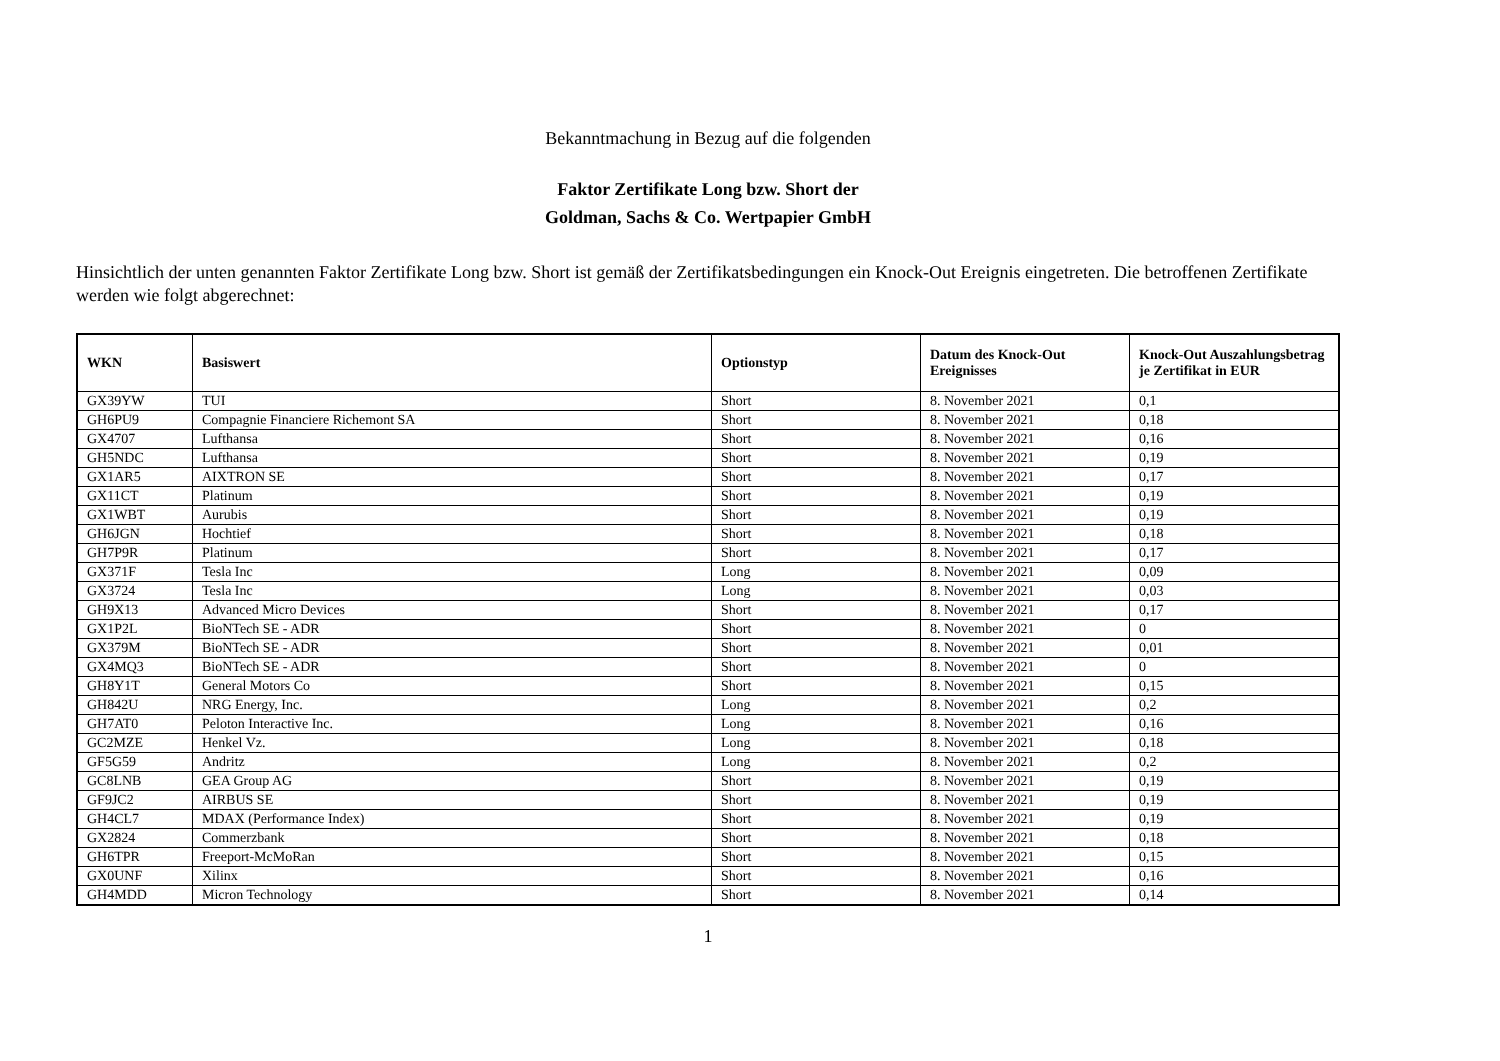Bekanntmachung in Bezug auf die folgenden
Faktor Zertifikate Long bzw. Short der
Goldman, Sachs & Co. Wertpapier GmbH
Hinsichtlich der unten genannten Faktor Zertifikate Long bzw. Short ist gemäß der Zertifikatsbedingungen ein Knock-Out Ereignis eingetreten. Die betroffenen Zertifikate werden wie folgt abgerechnet:
| WKN | Basiswert | Optionstyp | Datum des Knock-Out Ereignisses | Knock-Out Auszahlungsbetrag je Zertifikat in EUR |
| --- | --- | --- | --- | --- |
| GX39YW | TUI | Short | 8. November 2021 | 0,1 |
| GH6PU9 | Compagnie Financiere Richemont SA | Short | 8. November 2021 | 0,18 |
| GX4707 | Lufthansa | Short | 8. November 2021 | 0,16 |
| GH5NDC | Lufthansa | Short | 8. November 2021 | 0,19 |
| GX1AR5 | AIXTRON SE | Short | 8. November 2021 | 0,17 |
| GX11CT | Platinum | Short | 8. November 2021 | 0,19 |
| GX1WBT | Aurubis | Short | 8. November 2021 | 0,19 |
| GH6JGN | Hochtief | Short | 8. November 2021 | 0,18 |
| GH7P9R | Platinum | Short | 8. November 2021 | 0,17 |
| GX371F | Tesla Inc | Long | 8. November 2021 | 0,09 |
| GX3724 | Tesla Inc | Long | 8. November 2021 | 0,03 |
| GH9X13 | Advanced Micro Devices | Short | 8. November 2021 | 0,17 |
| GX1P2L | BioNTech SE - ADR | Short | 8. November 2021 | 0 |
| GX379M | BioNTech SE - ADR | Short | 8. November 2021 | 0,01 |
| GX4MQ3 | BioNTech SE - ADR | Short | 8. November 2021 | 0 |
| GH8Y1T | General Motors Co | Short | 8. November 2021 | 0,15 |
| GH842U | NRG Energy, Inc. | Long | 8. November 2021 | 0,2 |
| GH7AT0 | Peloton Interactive Inc. | Long | 8. November 2021 | 0,16 |
| GC2MZE | Henkel Vz. | Long | 8. November 2021 | 0,18 |
| GF5G59 | Andritz | Long | 8. November 2021 | 0,2 |
| GC8LNB | GEA Group AG | Short | 8. November 2021 | 0,19 |
| GF9JC2 | AIRBUS SE | Short | 8. November 2021 | 0,19 |
| GH4CL7 | MDAX (Performance Index) | Short | 8. November 2021 | 0,19 |
| GX2824 | Commerzbank | Short | 8. November 2021 | 0,18 |
| GH6TPR | Freeport-McMoRan | Short | 8. November 2021 | 0,15 |
| GX0UNF | Xilinx | Short | 8. November 2021 | 0,16 |
| GH4MDD | Micron Technology | Short | 8. November 2021 | 0,14 |
1